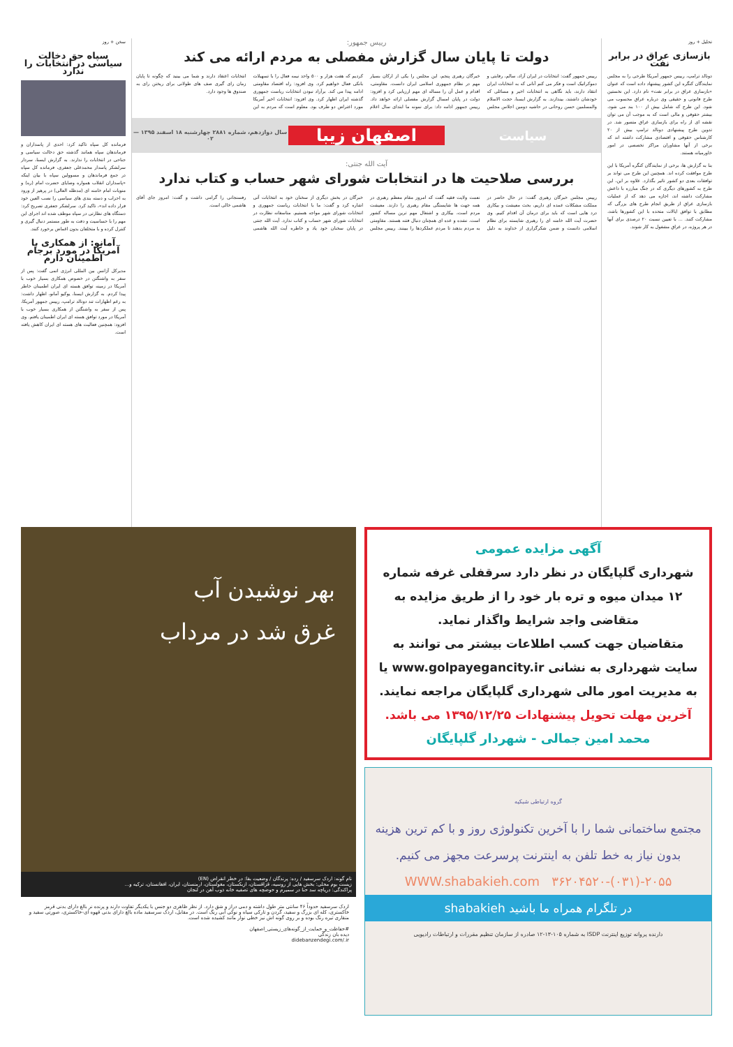تحلیل + روز
بازسازی عراق در برابر نفت
دونالد ترامپ، رییس جمهور آمریکا طرحی را به مجلس نمایندگان کنگره این کشور پیشنهاد داده است که عنوان «بازسازی عراق در برابر نفت» نام دارد. این نخستین طرح قانونی و حقیقی وی درباره عراق محسوب می شود. این طرح که شامل بیش از ۱۰۰ بند می شود، بیشتر حقوقی و مالی است که به موجب آن می توان نقشه ای از راه برای بازسازی عراق متصور شد. در تدوین طرح پیشنهادی دونالد ترامپ بیش از ۲۰ کارشناس حقوقی و اقتصادی مشارکت داشته اند که برخی از آنها مشاوران مراکز تخصصی در امور خاورمیانه هستند.
بنا به گزارش ها، برخی از نمایندگان کنگره آمریکا با این طرح موافقت کرده اند. همچنین این طرح می تواند بر توافقات بعدی دو کشور تاثیر بگذارد. علاوه بر این، این طرح به کشورهای دیگری که در جنگ مبارزه با داعش مشارکت داشته اند، اجازه می دهد که از عملیات بازسازی عراق از طریق انجام طرح های بزرگی که مطابق با توافق ایالات متحده با این کشورها باشد، مشارکت کنند. ... با تعیین نسبت ۲۰ درصدی برای آنها در هر پروژه، در عراق مشغول به کار شوند.
رییس جمهور:
دولت تا پایان سال گزارش مفصلی به مردم ارائه می کند
رییس جمهور گفت: انتخابات در ایران آزاد، سالم، رقابتی و دموکراتیک است و فکر می کنم آنانی که به انتخابات ایران انتقاد دارند، باید نگاهی به انتخابات اخیر و مسائلی که خودشان داشتند، بیندازند. به گزارش ایسنا، حجت الاسلام والمسلمین حسن روحانی در حاشیه دومین اجلاس مجلس خبرگان رهبری پنجم، این مجلس را یکی از ارکان بسیار مهم در نظام جمهوری اسلامی ایران دانست. مقاومتی، اقدام و عمل آن را مساله ای مهم ارزیابی کرد و افزود: دولت در پایان امسال گزارش مفصلی ارائه خواهد داد. رییس جمهور ادامه داد: برای نمونه ما ابتدای سال اعلام کردیم که هفت هزار و ۵۰۰ واحد نیمه فعال را با تسهیلات بانکی فعال خواهیم کرد. وی افزود: راه اقتصاد مقاومتی ادامه پیدا می کند. برآزاد نبودن انتخابات ریاست جمهوری گذشته ایران اظهار کرد. وی افزود: انتخابات اخیر آمریکا مورد اعتراض دو طرف بود. معلوم است که مردم به این انتخابات اعتقاد دارند و شما می بینید که چگونه تا پایان زمان رای گیری صف های طولانی برای ریختن رای به صندوق ها وجود دارد.
سیاست
اصفهان زیبا
سال دوازدهم، شماره ۲۸۸۱ چهارشنبه ۱۸ اسفند ۱۳۹۵ — ۰۲
آیت الله جنتی:
بررسی صلاحیت ها در انتخابات شورای شهر حساب و کتاب ندارد
رییس مجلس خبرگان رهبری گفت: در حال حاضر در مملکت مشکلات عمده ای داریم، بحث معیشت و بیکاری درد هایی است که باید برای درمان آن اقدام کنیم. وی حضرت آیت الله خامنه ای را رهبری شایسته برای نظام اسلامی دانست و ضمن شکرگزاری از خداوند به دلیل نعمت ولایت فقیه گفت که امروز مقام معظم رهبری در همه جهت ها شایستگی مقام رهبری را دارند. معیشت مردم است، بیکاری و اشتغال مهم ترین مساله کشور است. نشده و عده ای همچنان دنبال فتنه هستند. مقاومتی به مردم بدهند تا مردم عملکردها را ببینند. رییس مجلس خبرگان در بخش دیگری از سخنان خود به انتخابات آتی اشاره کرد و گفت: ما با انتخابات ریاست جمهوری و انتخابات شورای شهر مواجه هستیم. متاسفانه نظارت در انتخابات شورای شهر حساب و کتاب ندارد. آیت الله جنتی در پایان سخنان خود یاد و خاطره آیت الله هاشمی رفسنجانی را گرامی داشت و گفت: امروز جای آقای هاشمی خالی است.
سخن + روز
سپاه حق دخالت سیاسی در انتخابات را ندارد
فرمانده کل سپاه تاکید کرد: احدی از پاسداران و فرماندهان سپاه همانند گذشته حق دخالت سیاسی و جناحی در انتخابات را ندارند. به گزارش ایسنا، سردار سرلشکر پاسدار محمدعلی جعفری، فرمانده کل سپاه در جمع فرماندهان و مسوولین سپاه با بیان اینکه «پاسداران انقلاب همواره وصایای حضرت امام (ره) و منویات امام خامنه ای (مدظله العالی) در پرهیز از ورود به احزاب و دسته بندی های سیاسی را نصب العین خود قرار داده اند»، تاکید کرد. سرلشکر جعفری تصریح کرد: دستگاه های نظارتی در سپاه موظف شده اند اجرای این مهم را با حساسیت و دقت به طور مستمر دنبال گیری و کنترل کرده و با متخلفان بدون اغماض برخورد کنند.
آمانو: از همکاری با آمریکا در مورد برجام اطمینان دارم
مدیرکل آژانس بین المللی انرژی اتمی گفت: پس از سفر به واشنگتن در خصوص همکاری بسیار خوب با آمریکا در زمینه توافق هسته ای ایران اطمینان خاطر پیدا کردم. به گزارش ایسنا، یوکیو آمانو، اظهار داشت: به رغم اظهارات تند دونالد ترامپ، رییس جمهور آمریکا، پس از سفر به واشنگتن از همکاری بسیار خوب با آمریکا در مورد توافق هسته ای ایران اطمینان یافتم. وی افزود: همچنین فعالیت های هسته ای ایران کاهش یافته است.
آگهی مزایده عمومی
شهرداری گلپایگان در نظر دارد سرقفلی غرفه شماره ۱۲ میدان میوه و تره بار خود را از طریق مزایده به متقاضی واجد شرایط واگذار نماید.
متقاضیان جهت کسب اطلاعات بیشتر می توانند به سایت شهرداری به نشانی www.golpayegancity.ir یا به مدیریت امور مالی شهرداری گلپایگان مراجعه نمایند.
آخرین مهلت تحویل پیشنهادات ۱۳۹۵/۱۲/۲۵ می باشد.
محمد امین جمالی - شهردار گلپایگان
گروه ارتباطی شبکیه
مجتمع ساختمانی شما را با آخرین تکنولوژی روز و با کم ترین هزینه بدون نیاز به خط تلفن به اینترنت پرسرعت مجهز می کنیم.
WWW.shabakieh.com ۳۶۲۰۴۵۲۰-(۰۳۱)-۲۰۵۵
در تلگرام همراه ما باشید shabakieh
دارنده پروانه توزیع اینترنت ISDP به شماره ۱۰۵-۱۳-۱۲ صادره از سازمان تنظیم مقررات و ارتباطات رادیویی
بهر نوشیدن آب
غرق شد در مرداب
نام گونه: اردک سرسفید / رده: پرندگان / وضعیت بقا: در خطر انقراض (EN)
زیست بوم محلی: بخش هایی از روسیه، قزاقستان، ازبکستان، مغولستان، ارمنستان، ایران، افغانستان، ترکیه و...
پراکندگی: دریاچه سد حنا در سمیرم و حوضچه های تصفیه خانه ذوب آهن در لنجان
اردک سرسفید حدوداً ۴۶ سانتی متر طول داشته و دمی دراز و شق دارد. از نظر ظاهری دو جنس با یکدیگر تفاوت دارند و پرنده نر بالغ دارای بدنی قرمز خاکستری، کله ای بزرگ و سفید، گردن و تارکی سیاه و نوکی آبی رنگ است. در مقابل، اردک سرسفید ماده بالغ دارای بدنی قهوه ای-خاکستری، صورتی سفید و منقاری تیره رنگ بوده و بر روی گونه اش نیز خطی نوار مانند کشیده شده است.
#حفاظت_و_حمایت_از_گونه‌های_زیستی_اصفهان
دیده بان زندگی
didebanzendegi.com/.ir